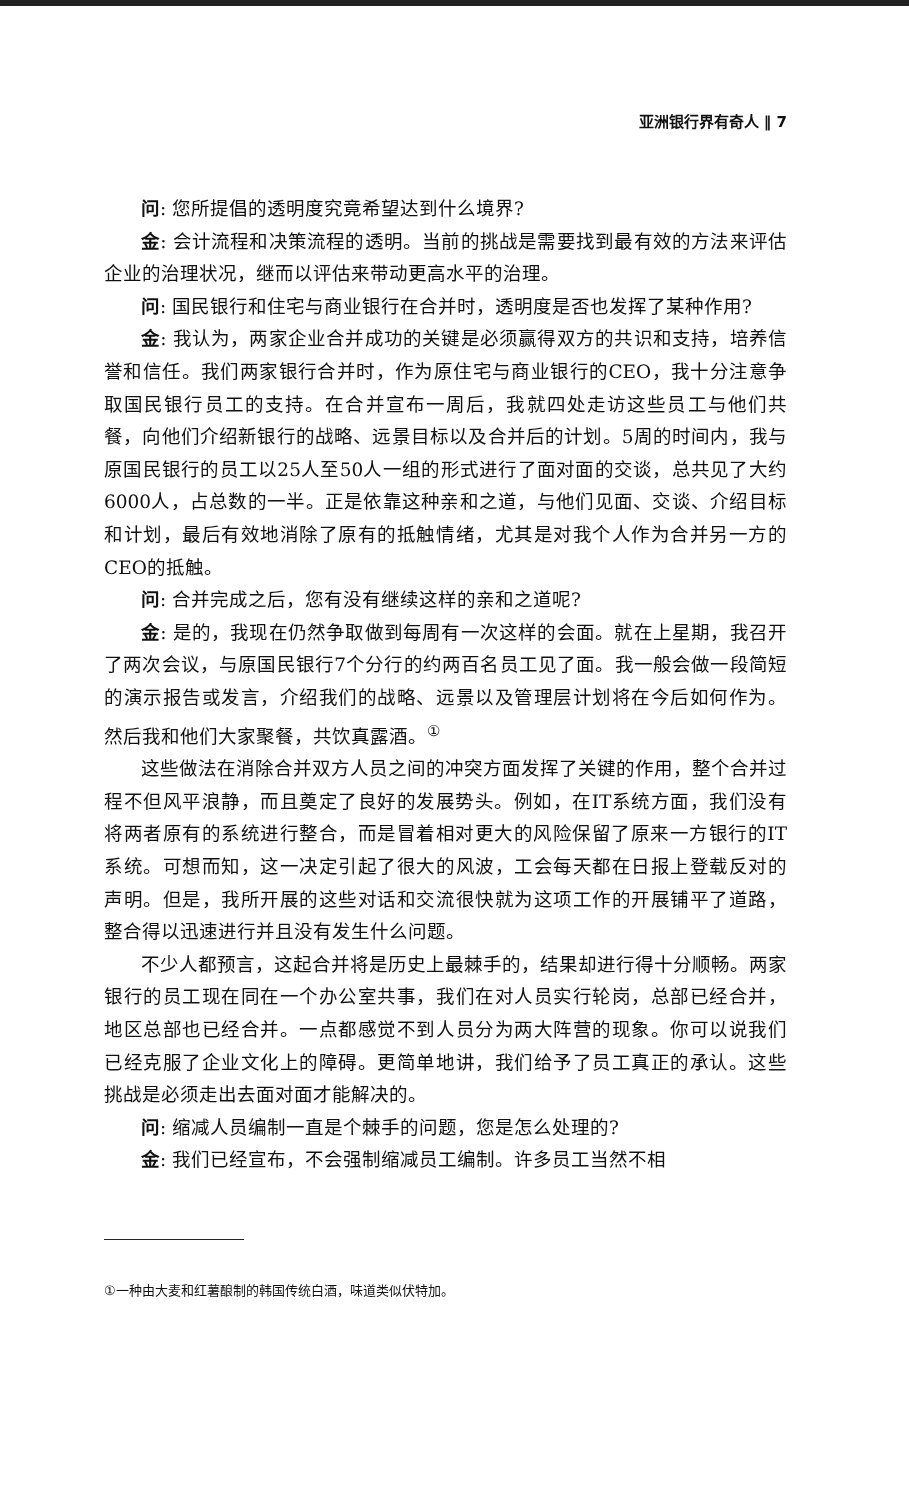亚洲银行界有奇人 ‖ 7
问: 您所提倡的透明度究竟希望达到什么境界?
金: 会计流程和决策流程的透明。当前的挑战是需要找到最有效的方法来评估企业的治理状况，继而以评估来带动更高水平的治理。
问: 国民银行和住宅与商业银行在合并时，透明度是否也发挥了某种作用?
金: 我认为，两家企业合并成功的关键是必须赢得双方的共识和支持，培养信誉和信任。我们两家银行合并时，作为原住宅与商业银行的CEO，我十分注意争取国民银行员工的支持。在合并宣布一周后，我就四处走访这些员工与他们共餐，向他们介绍新银行的战略、远景目标以及合并后的计划。5周的时间内，我与原国民银行的员工以25人至50人一组的形式进行了面对面的交谈，总共见了大约6000人，占总数的一半。正是依靠这种亲和之道，与他们见面、交谈、介绍目标和计划，最后有效地消除了原有的抵触情绪，尤其是对我个人作为合并另一方的CEO的抵触。
问: 合并完成之后，您有没有继续这样的亲和之道呢?
金: 是的，我现在仍然争取做到每周有一次这样的会面。就在上星期，我召开了两次会议，与原国民银行7个分行的约两百名员工见了面。我一般会做一段简短的演示报告或发言，介绍我们的战略、远景以及管理层计划将在今后如何作为。然后我和他们大家聚餐，共饮真露酒。<sup>①</sup>
这些做法在消除合并双方人员之间的冲突方面发挥了关键的作用，整个合并过程不但风平浪静，而且奠定了良好的发展势头。例如，在IT系统方面，我们没有将两者原有的系统进行整合，而是冒着相对更大的风险保留了原来一方银行的IT系统。可想而知，这一决定引起了很大的风波，工会每天都在日报上登载反对的声明。但是，我所开展的这些对话和交流很快就为这项工作的开展铺平了道路，整合得以迅速进行并且没有发生什么问题。
不少人都预言，这起合并将是历史上最棘手的，结果却进行得十分顺畅。两家银行的员工现在同在一个办公室共事，我们在对人员实行轮岗，总部已经合并，地区总部也已经合并。一点都感觉不到人员分为两大阵营的现象。你可以说我们已经克服了企业文化上的障碍。更简单地讲，我们给予了员工真正的承认。这些挑战是必须走出去面对面才能解决的。
问: 缩减人员编制一直是个棘手的问题，您是怎么处理的?
金: 我们已经宣布，不会强制缩减员工编制。许多员工当然不相
①一种由大麦和红薯酿制的韩国传统白酒，味道类似伏特加。